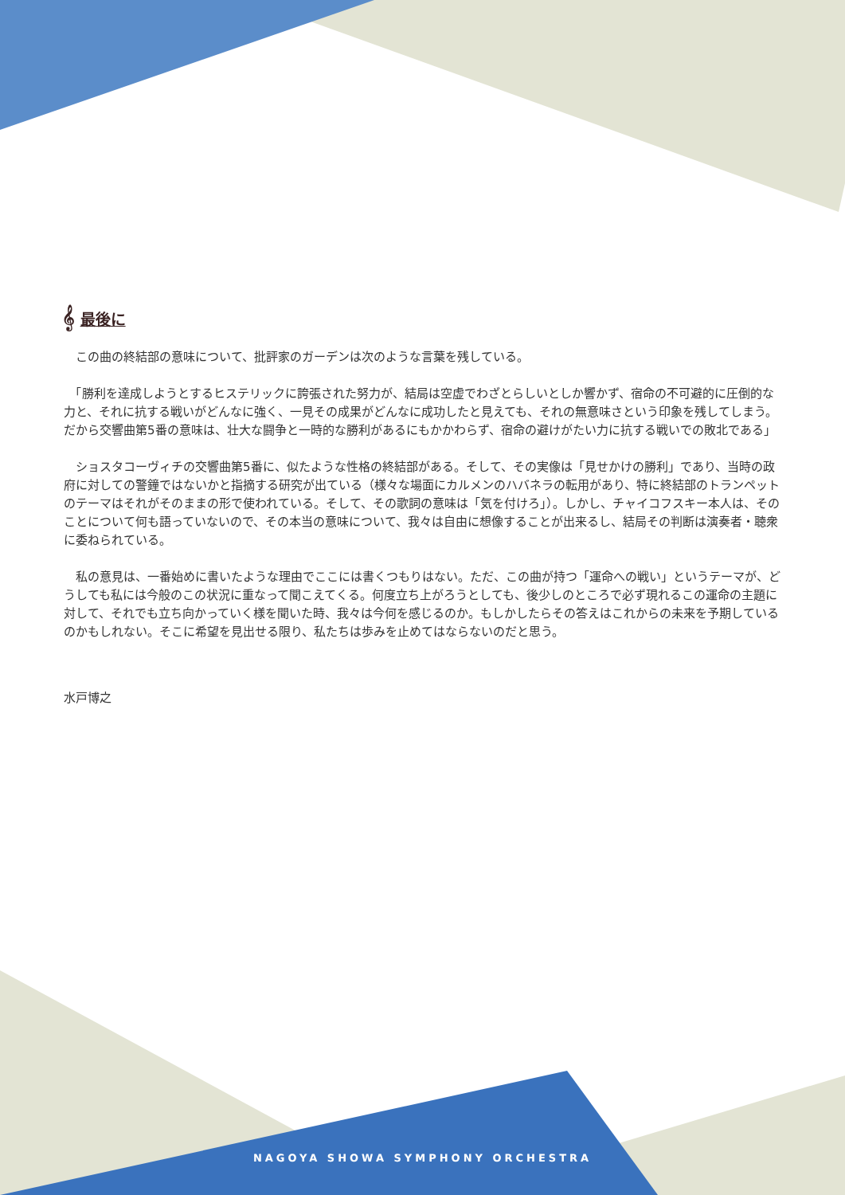𝄞 最後に
　この曲の終結部の意味について、批評家のガーデンは次のような言葉を残している。
　「勝利を達成しようとするヒステリックに誇張された努力が、結局は空虚でわざとらしいとしか響かず、宿命の不可避的に圧倒的な力と、それに抗する戦いがどんなに強く、一見その成果がどんなに成功したと見えても、それの無意味さという印象を残してしまう。だから交響曲第5番の意味は、壮大な闘争と一時的な勝利があるにもかかわらず、宿命の避けがたい力に抗する戦いでの敗北である」
　ショスタコーヴィチの交響曲第5番に、似たような性格の終結部がある。そして、その実像は「見せかけの勝利」であり、当時の政府に対しての警鐘ではないかと指摘する研究が出ている（様々な場面にカルメンのハバネラの転用があり、特に終結部のトランペットのテーマはそれがそのままの形で使われている。そして、その歌詞の意味は「気を付けろ」）。しかし、チャイコフスキー本人は、そのことについて何も語っていないので、その本当の意味について、我々は自由に想像することが出来るし、結局その判断は演奏者・聴衆に委ねられている。
　私の意見は、一番始めに書いたような理由でここには書くつもりはない。ただ、この曲が持つ「運命への戦い」というテーマが、どうしても私には今般のこの状況に重なって聞こえてくる。何度立ち上がろうとしても、後少しのところで必ず現れるこの運命の主題に対して、それでも立ち向かっていく様を聞いた時、我々は今何を感じるのか。もしかしたらその答えはこれからの未来を予期しているのかもしれない。そこに希望を見出せる限り、私たちは歩みを止めてはならないのだと思う。
水戸博之
NAGOYA SHOWA SYMPHONY ORCHESTRA